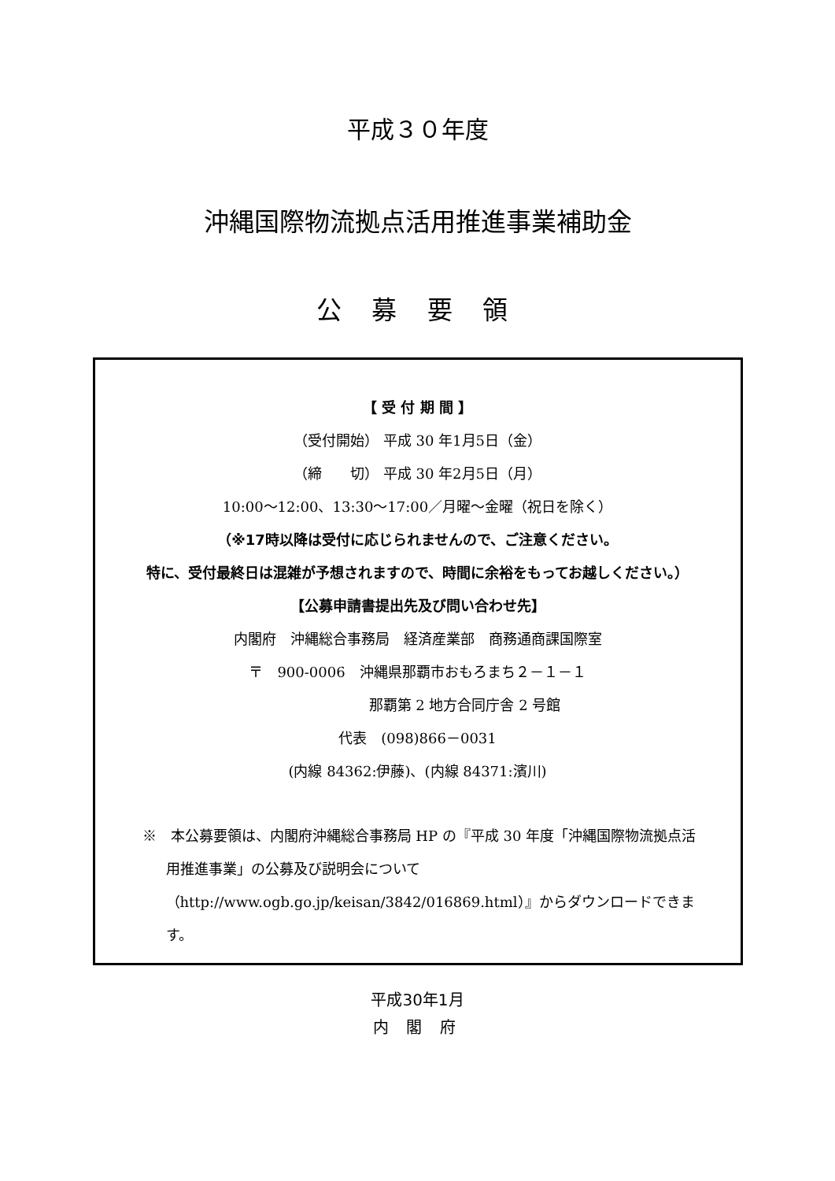平成３０年度
沖縄国際物流拠点活用推進事業補助金
公 募 要 領
【 受 付 期 間 】
（受付開始） 平成 30 年1月5日（金）
（締　　切） 平成 30 年2月5日（月）
10:00～12:00、13:30～17:00／月曜～金曜（祝日を除く）
（※17時以降は受付に応じられませんので、ご注意ください。
特に、受付最終日は混雑が予想されますので、時間に余裕をもってお越しください。）
【公募申請書提出先及び問い合わせ先】
内閣府　沖縄総合事務局　経済産業部　商務通商課国際室
〒　900-0006　沖縄県那覇市おもろまち２－１－１
那覇第 2 地方合同庁舎 2 号館
代表　(098)866－0031
(内線 84362:伊藤)、(内線 84371:濱川)
※　本公募要領は、内閣府沖縄総合事務局 HP の『平成 30 年度「沖縄国際物流拠点活用推進事業」の公募及び説明会について（http://www.ogb.go.jp/keisan/3842/016869.html）』からダウンロードできます。
平成30年1月
内 閣 府